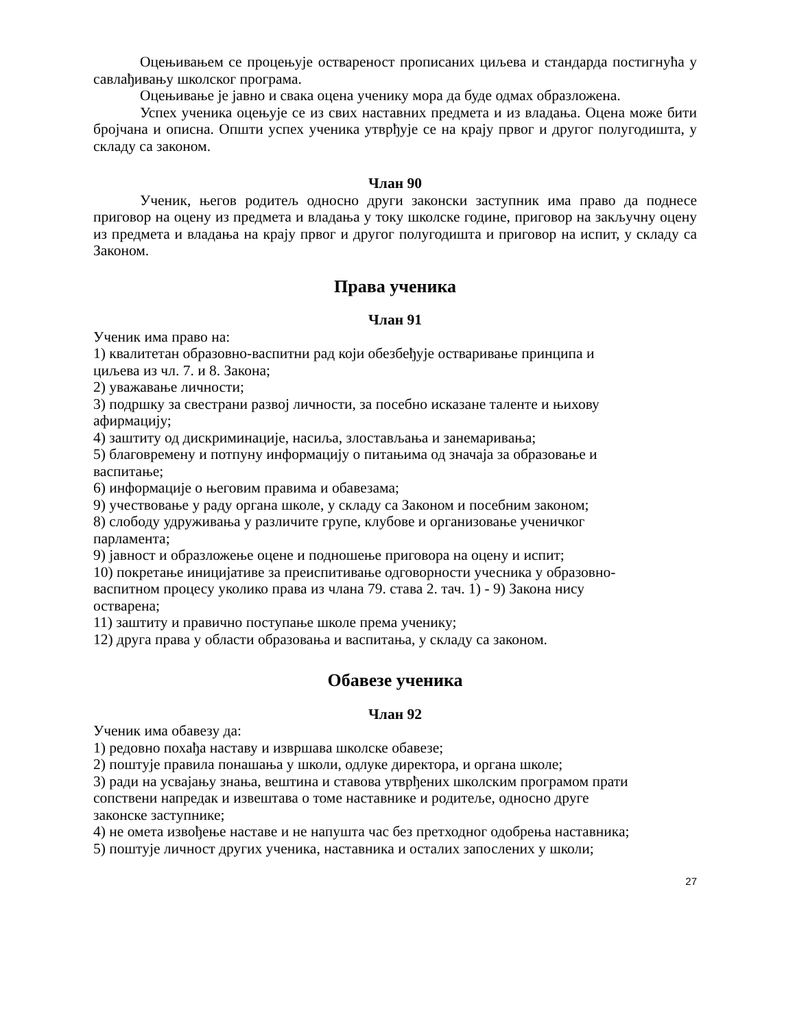Оцењивањем се процењује оствареност прописаних циљева и стандарда постигнућа у савлађивању школског програма.
Оцењивање је јавно и свака оцена ученику мора да буде одмах образложена.
Успех ученика оцењује се из свих наставних предмета и из владања. Оцена може бити бројчана и описна. Општи успех ученика утврђује се на крају првог и другог полугодишта, у складу са законом.
Члан 90
Ученик, његов родитељ односно други законски заступник има право да поднесе приговор на оцену из предмета и владања у току школске године, приговор на закључну оцену из предмета и владања на крају првог и другог полугодишта и приговор на испит, у складу са Законом.
Права ученика
Члан 91
Ученик има право на:
1) квалитетан образовно-васпитни рад који обезбеђује остваривање принципа и
циљева из чл. 7. и 8. Закона;
2) уважавање личности;
3) подршку за свестрани развој личности, за посебно исказане таленте и њихову
афирмацију;
4) заштиту од дискриминације, насиља, злостављања и занемаривања;
5) благовремену и потпуну информацију о питањима од значаја за образовање и
васпитање;
6) информације о његовим правима и обавезама;
9) учествовање у раду органа школе, у складу са Законом и посебним законом;
8) слободу удруживања у различите групе, клубове и организовање ученичког
парламента;
9) јавност и образложење оцене и подношење приговора на оцену и испит;
10) покретање иницијативе за преиспитивање одговорности учесника у образовно-
васпитном процесу уколико права из члана 79. става 2. тач. 1) - 9) Закона нису
остварена;
11) заштиту и правично поступање школе према ученику;
12) друга права у области образовања и васпитања, у складу са законом.
Обавезе ученика
Члан 92
Ученик има обавезу да:
1) редовно похађа наставу и извршава школске обавезе;
2) поштује правила понашања у школи, одлуке директора, и органа школе;
3) ради на усвајању знања, вештина и ставова утврђених школским програмом прати
сопствени напредак и извештава о томе наставнике и родитеље, односно друге
законске заступнике;
4) не омета извођење наставе и не напушта час без претходног одобрења наставника;
5) поштује личност других ученика, наставника и осталих запослених у школи;
27